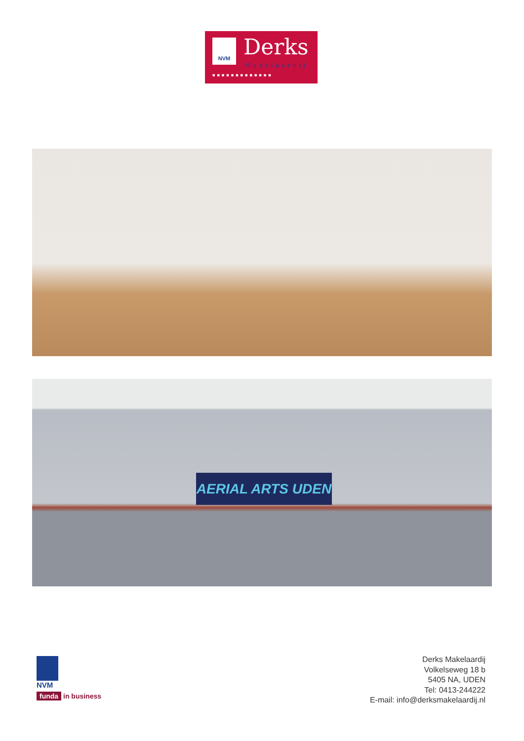NVM Derks
Makelaardij
■■■■■■■■■■■■■
AERIAL ARTS UDEN
NVM
funda in business
Derks Makelaardij
Volkelseweg 18 b
5405 NA, UDEN
Tel: 0413-244222
E-mail: info@derksmakelaardij.nl